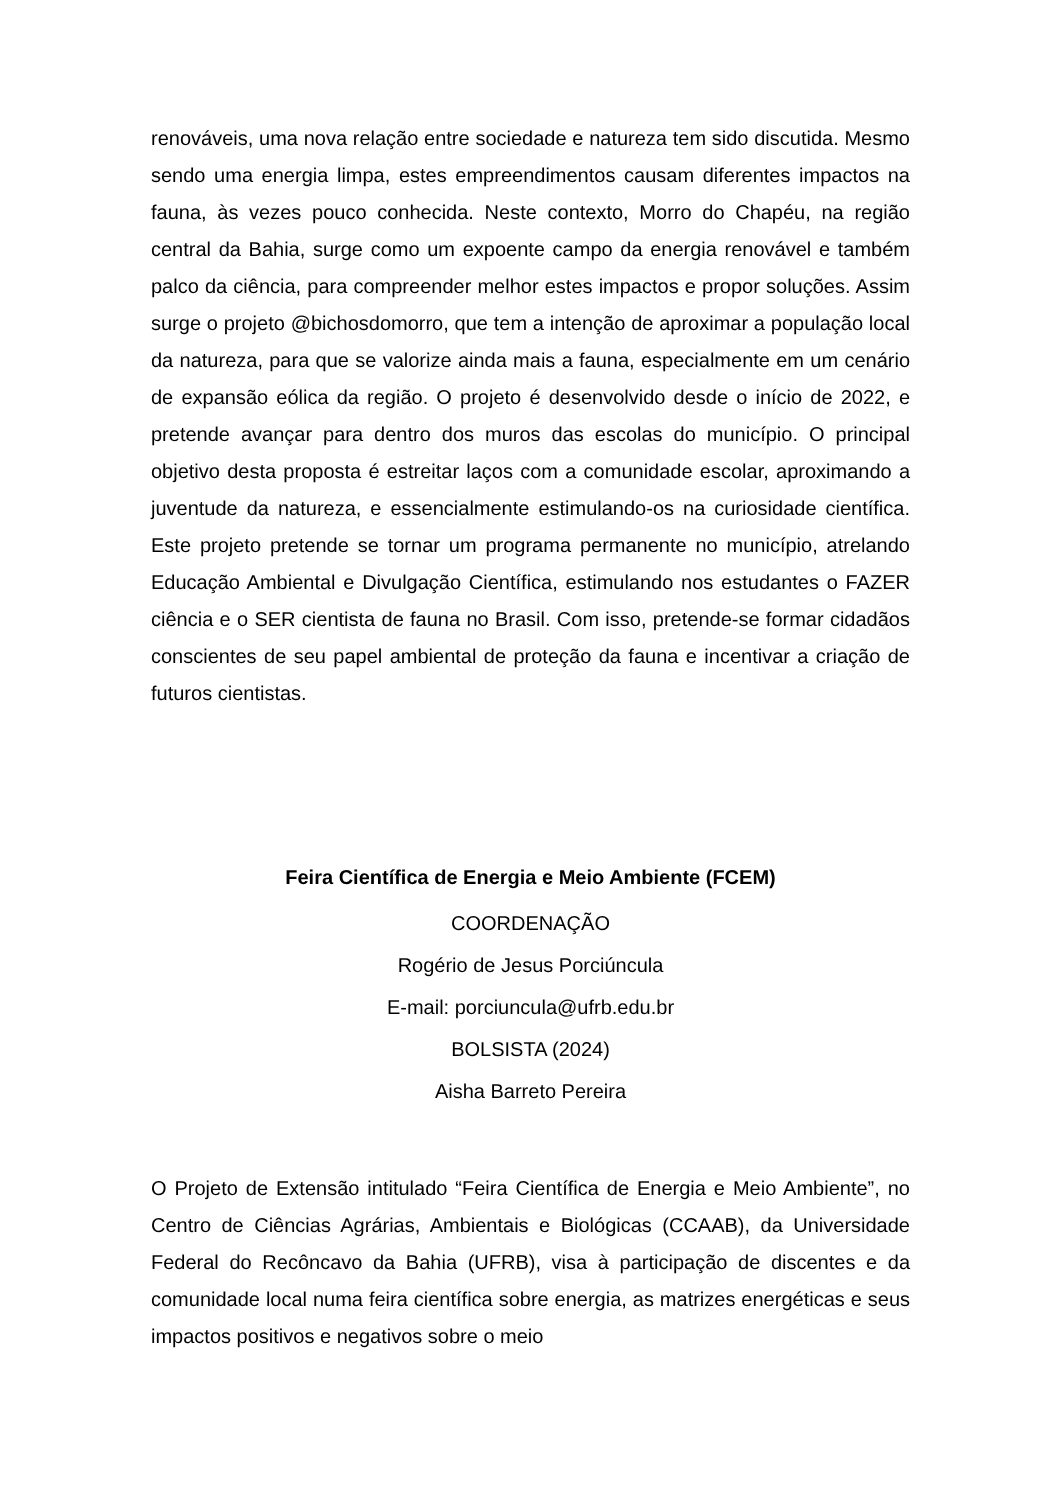renováveis, uma nova relação entre sociedade e natureza tem sido discutida. Mesmo sendo uma energia limpa, estes empreendimentos causam diferentes impactos na fauna, às vezes pouco conhecida. Neste contexto, Morro do Chapéu, na região central da Bahia, surge como um expoente campo da energia renovável e também palco da ciência, para compreender melhor estes impactos e propor soluções. Assim surge o projeto @bichosdomorro, que tem a intenção de aproximar a população local da natureza, para que se valorize ainda mais a fauna, especialmente em um cenário de expansão eólica da região. O projeto é desenvolvido desde o início de 2022, e pretende avançar para dentro dos muros das escolas do município. O principal objetivo desta proposta é estreitar laços com a comunidade escolar, aproximando a juventude da natureza, e essencialmente estimulando-os na curiosidade científica. Este projeto pretende se tornar um programa permanente no município, atrelando Educação Ambiental e Divulgação Científica, estimulando nos estudantes o FAZER ciência e o SER cientista de fauna no Brasil. Com isso, pretende-se formar cidadãos conscientes de seu papel ambiental de proteção da fauna e incentivar a criação de futuros cientistas.
Feira Científica de Energia e Meio Ambiente (FCEM)
COORDENAÇÃO
Rogério de Jesus Porciúncula
E-mail: porciuncula@ufrb.edu.br
BOLSISTA (2024)
Aisha Barreto Pereira
O Projeto de Extensão intitulado “Feira Científica de Energia e Meio Ambiente”, no Centro de Ciências Agrárias, Ambientais e Biológicas (CCAAB), da Universidade Federal do Recôncavo da Bahia (UFRB), visa à participação de discentes e da comunidade local numa feira científica sobre energia, as matrizes energéticas e seus impactos positivos e negativos sobre o meio